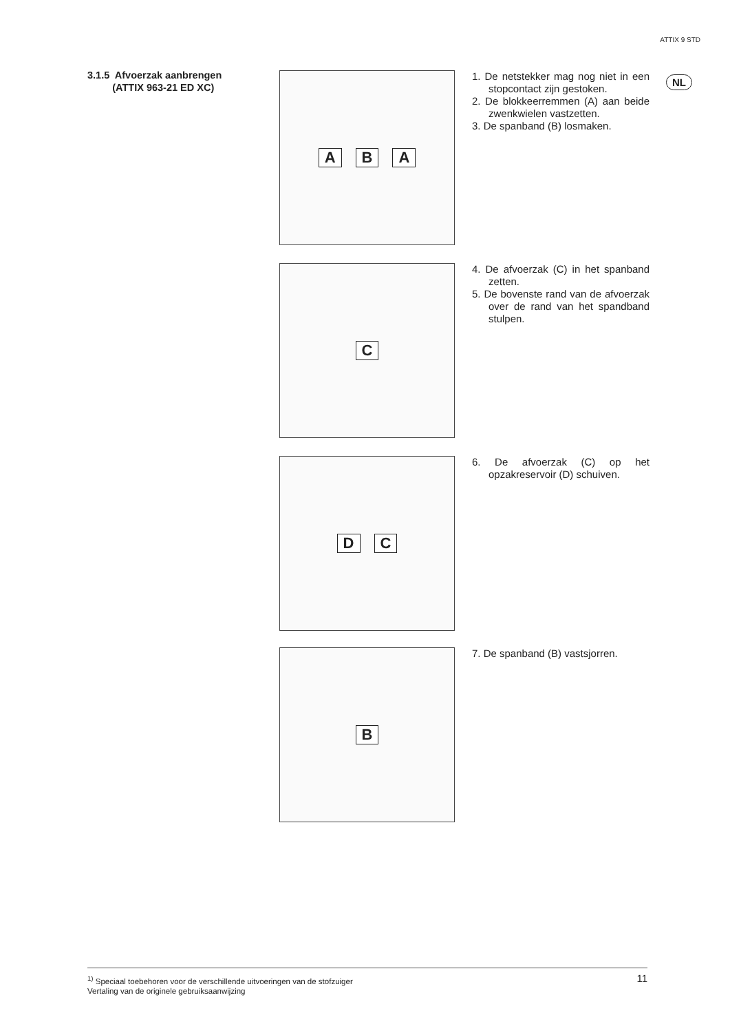ATTIX 9 STD
3.1.5 Afvoerzak aanbrengen
(ATTIX 963-21 ED XC)
NL
A B A
1. De netstekker mag nog niet in een stopcontact zijn gestoken.
2. De blokkeerremmen (A) aan beide zwenkwielen vastzetten.
3. De spanband (B) losmaken.
C
4. De afvoerzak (C) in het spanband zetten.
5. De bovenste rand van de afvoerzak over de rand van het spandband stulpen.
D C
6. De afvoerzak (C) op het opzakreservoir (D) schuiven.
B
7. De spanband (B) vastsjorren.
<sup>1)</sup> Speciaal toebehoren voor de verschillende uitvoeringen van de stofzuiger
Vertaling van de originele gebruiksaanwijzing
11